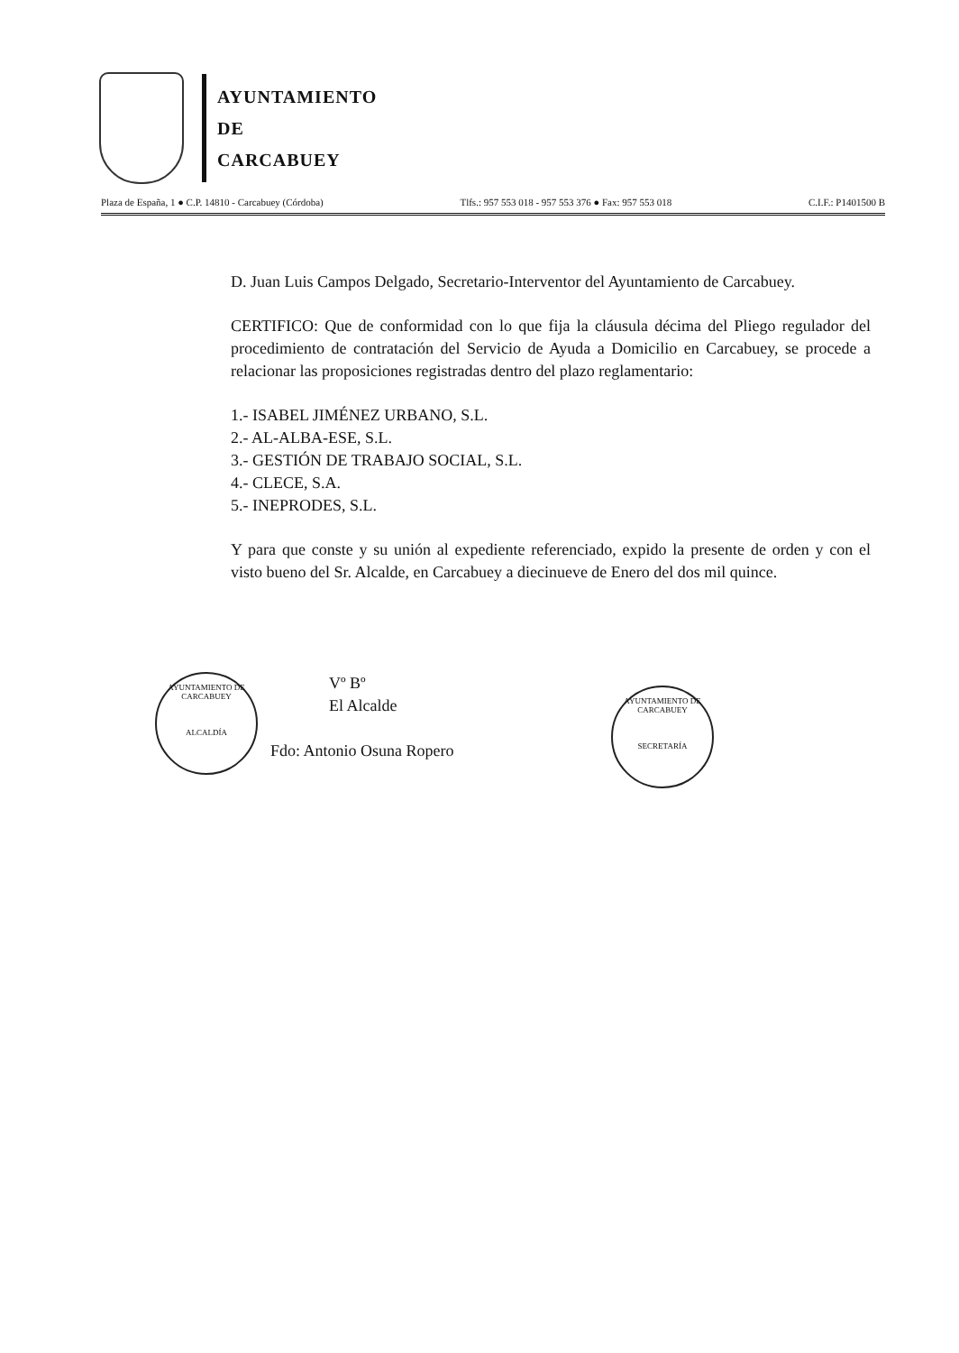AYUNTAMIENTO
DE
CARCABUEY
Plaza de España, 1 ● C.P. 14810 - Carcabuey (Córdoba) Tlfs.: 957 553 018 - 957 553 376 ● Fax: 957 553 018 C.I.F.: P1401500 B
D. Juan Luis Campos Delgado, Secretario-Interventor del Ayuntamiento de Carcabuey.
CERTIFICO: Que de conformidad con lo que fija la cláusula décima del Pliego regulador del procedimiento de contratación del Servicio de Ayuda a Domicilio en Carcabuey, se procede a relacionar las proposiciones registradas dentro del plazo reglamentario:
1.- ISABEL JIMÉNEZ URBANO, S.L.
2.- AL-ALBA-ESE, S.L.
3.- GESTIÓN DE TRABAJO SOCIAL, S.L.
4.- CLECE, S.A.
5.- INEPRODES, S.L.
Y para que conste y su unión al expediente referenciado, expido la presente de orden y con el visto bueno del Sr. Alcalde, en Carcabuey a diecinueve de Enero del dos mil quince.
AYUNTAMIENTO DE CARCABUEY
ALCALDÍA
Vº Bº
El Alcalde
Fdo: Antonio Osuna Ropero
AYUNTAMIENTO DE CARCABUEY
SECRETARÍA